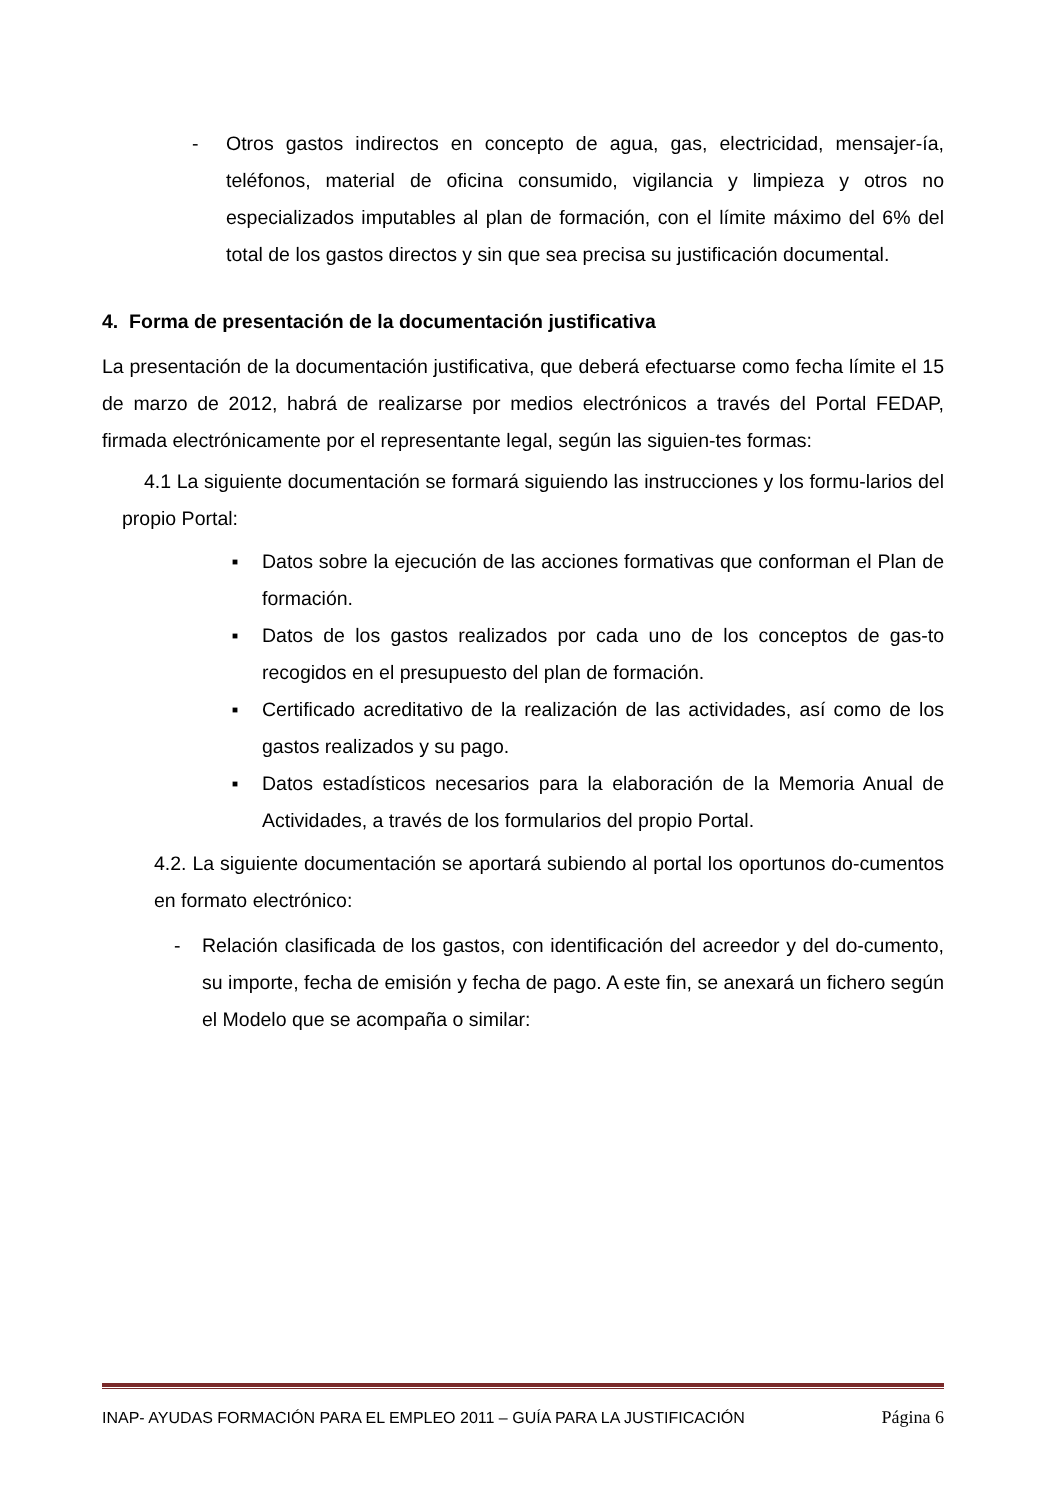- Otros gastos indirectos en concepto de agua, gas, electricidad, mensajer-ía, teléfonos, material de oficina consumido, vigilancia y limpieza y otros no especializados imputables al plan de formación, con el límite máximo del 6% del total de los gastos directos y sin que sea precisa su justificación documental.
4. Forma de presentación de la documentación justificativa
La presentación de la documentación justificativa, que deberá efectuarse como fecha límite el 15 de marzo de 2012, habrá de realizarse por medios electrónicos a través del Portal FEDAP, firmada electrónicamente por el representante legal, según las siguien-tes formas:
4.1 La siguiente documentación se formará siguiendo las instrucciones y los formu-larios del propio Portal:
■
Datos sobre la ejecución de las acciones formativas que conforman el Plan de formación.
■
Datos de los gastos realizados por cada uno de los conceptos de gas-to recogidos en el presupuesto del plan de formación.
■
Certificado acreditativo de la realización de las actividades, así como de los gastos realizados y su pago.
■
Datos estadísticos necesarios para la elaboración de la Memoria Anual de Actividades, a través de los formularios del propio Portal.
4.2. La siguiente documentación se aportará subiendo al portal los oportunos do-cumentos en formato electrónico:
- Relación clasificada de los gastos, con identificación del acreedor y del do-cumento, su importe, fecha de emisión y fecha de pago. A este fin, se anexará un fichero según el Modelo que se acompaña o similar:
INAP- AYUDAS FORMACIÓN PARA EL EMPLEO 2011 – GUÍA PARA LA JUSTIFICACIÓN Página 6